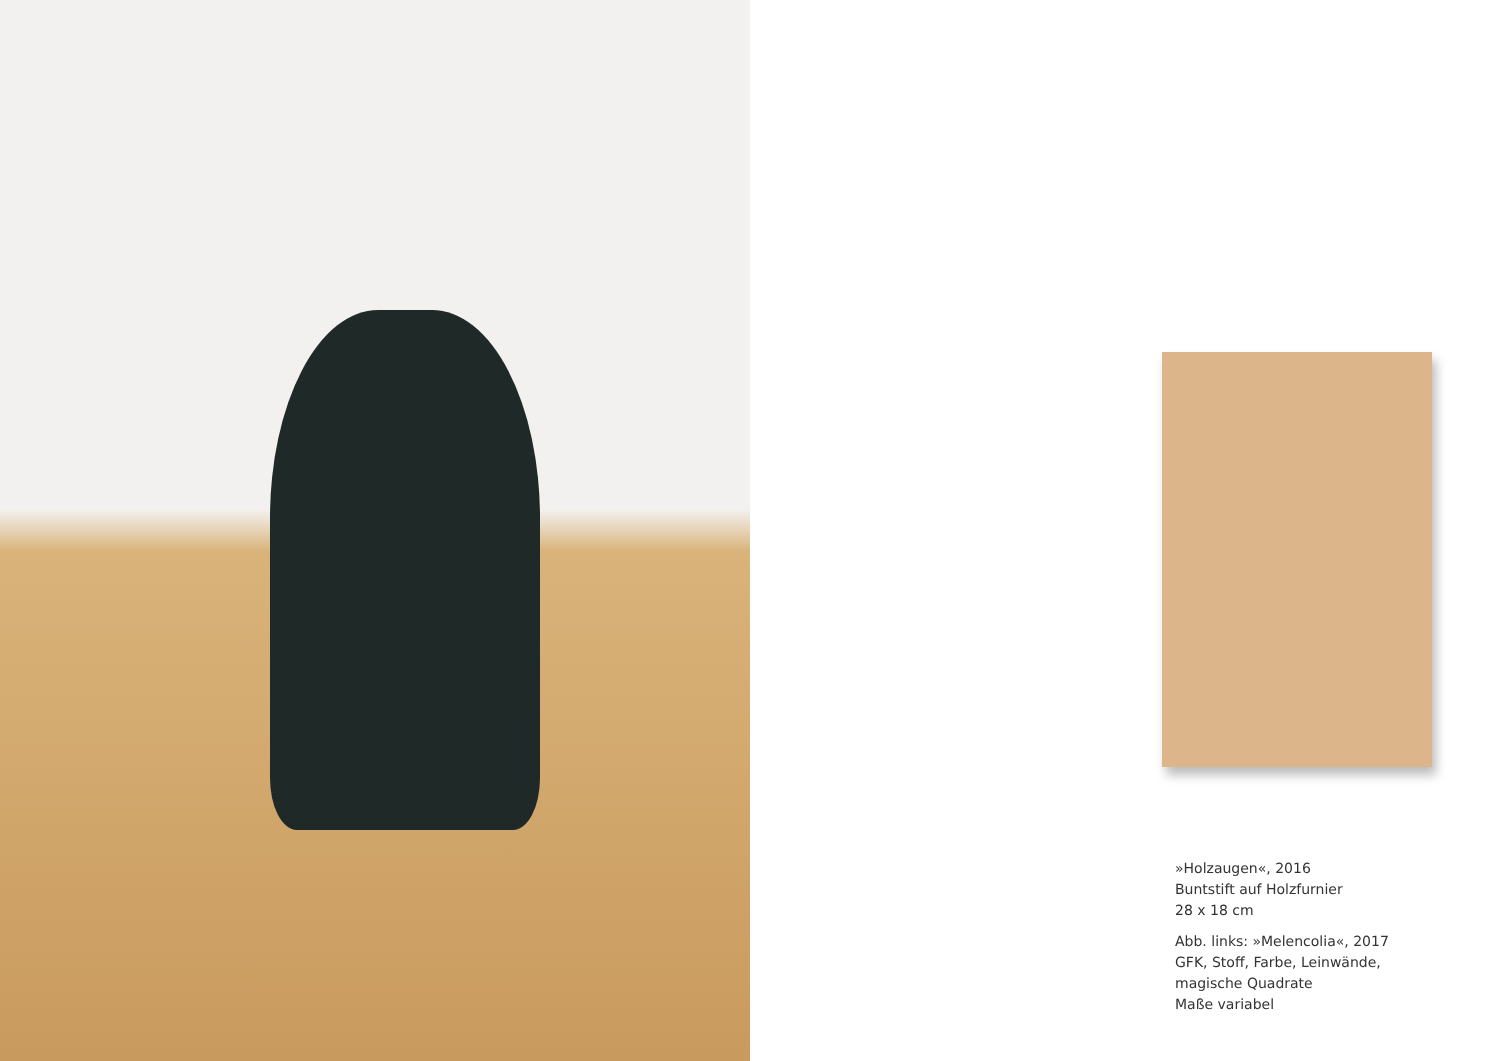»Holzaugen«, 2016
Buntstift auf Holzfurnier
28 x 18 cm
Abb. links: »Melencolia«, 2017
GFK, Stoff, Farbe, Leinwände,
magische Quadrate
Maße variabel